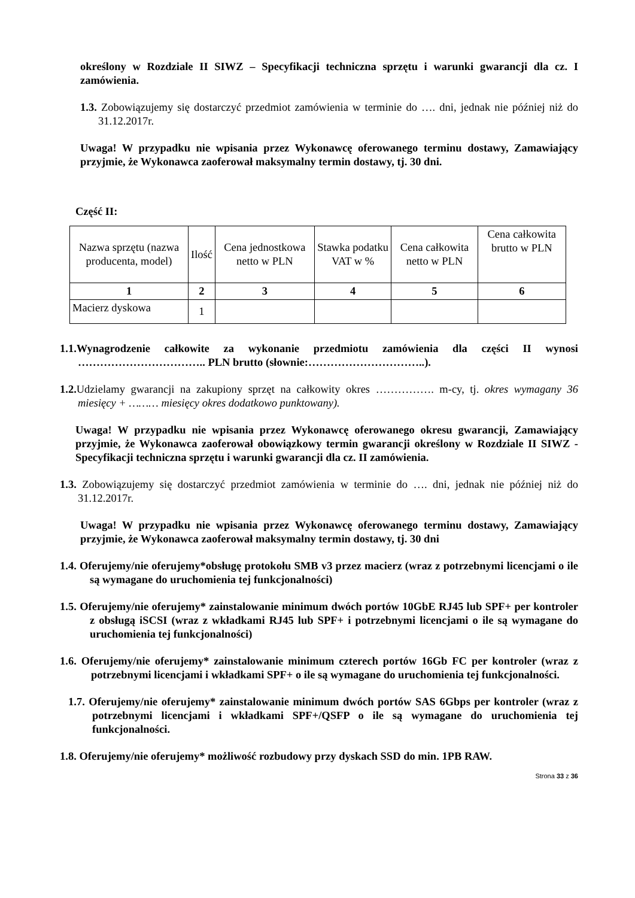określony w Rozdziale II SIWZ – Specyfikacji techniczna sprzętu i warunki gwarancji dla cz. I zamówienia.
1.3. Zobowiązujemy się dostarczyć przedmiot zamówienia w terminie do …. dni, jednak nie później niż do 31.12.2017r.
Uwaga! W przypadku nie wpisania przez Wykonawcę oferowanego terminu dostawy, Zamawiający przyjmie, że Wykonawca zaoferował maksymalny termin dostawy, tj. 30 dni.
Część II:
| Nazwa sprzętu (nazwa producenta, model) | Ilość | Cena jednostkowa netto w PLN | Stawka podatku VAT w % | Cena całkowita netto w PLN | Cena całkowita brutto w PLN |
| --- | --- | --- | --- | --- | --- |
| 1 | 2 | 3 | 4 | 5 | 6 |
| Macierz dyskowa | 1 | | | | |
1.1.Wynagrodzenie całkowite za wykonanie przedmiotu zamówienia dla części II wynosi …………………………….. PLN brutto (słownie:…………………………..).
1.2. Udzielamy gwarancji na zakupiony sprzęt na całkowity okres ……………. m-cy, tj. okres wymagany 36 miesięcy + ……… miesięcy okres dodatkowo punktowany).
Uwaga! W przypadku nie wpisania przez Wykonawcę oferowanego okresu gwarancji, Zamawiający przyjmie, że Wykonawca zaoferował obowiązkowy termin gwarancji określony w Rozdziale II SIWZ - Specyfikacji techniczna sprzętu i warunki gwarancji dla cz. II zamówienia.
1.3. Zobowiązujemy się dostarczyć przedmiot zamówienia w terminie do …. dni, jednak nie później niż do 31.12.2017r.
Uwaga! W przypadku nie wpisania przez Wykonawcę oferowanego terminu dostawy, Zamawiający przyjmie, że Wykonawca zaoferował maksymalny termin dostawy, tj. 30 dni
1.4. Oferujemy/nie oferujemy*obsługę protokołu SMB v3 przez macierz (wraz z potrzebnymi licencjami o ile są wymagane do uruchomienia tej funkcjonalności)
1.5. Oferujemy/nie oferujemy* zainstalowanie minimum dwóch portów 10GbE RJ45 lub SPF+ per kontroler z obsługą iSCSI (wraz z wkładkami RJ45 lub SPF+ i potrzebnymi licencjami o ile są wymagane do uruchomienia tej funkcjonalności)
1.6. Oferujemy/nie oferujemy* zainstalowanie minimum czterech portów 16Gb FC per kontroler (wraz z potrzebnymi licencjami i wkładkami SPF+ o ile są wymagane do uruchomienia tej funkcjonalności.
1.7. Oferujemy/nie oferujemy* zainstalowanie minimum dwóch portów SAS 6Gbps per kontroler (wraz z potrzebnymi licencjami i wkładkami SPF+/QSFP o ile są wymagane do uruchomienia tej funkcjonalności.
1.8. Oferujemy/nie oferujemy* możliwość rozbudowy przy dyskach SSD do min. 1PB RAW.
Strona 33 z 36